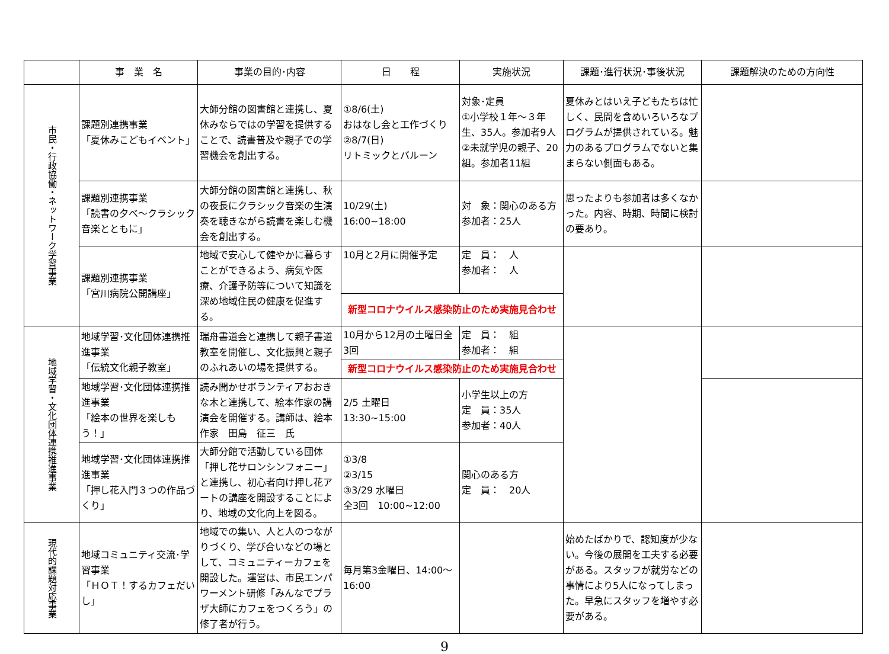| | 事 業 名 | 事業の目的･内容 | 日 程 | 実施状況 | 課題･進行状況･事後状況 | 課題解決のための方向性 |
| --- | --- | --- | --- | --- | --- | --- |
| 市民・行政協働・ネットワーク学習事業 | 課題別連携事業 「夏休みこどもイベント」 | 大師分館の図書館と連携し、夏休みならではの学習を提供することで、読書普及や親子での学習機会を創出する。 | ①8/6(土) おはなし会と工作づくり ②8/7(日) リトミックとバルーン | 対象･定員 ①小学校１年～３年生、35人。参加者9人 ②未就学児の親子、20組。参加者11組 | 夏休みとはいえ子どもたちは忙しく、民間を含めいろいろなプログラムが提供されている。魅力のあるプログラムでないと集まらない側面もある。 | |
| | 課題別連携事業 「読書の夕べ～クラシック音楽とともに」 | 大師分館の図書館と連携し、秋の夜長にクラシック音楽の生演奏を聴きながら読書を楽しむ機会を創出する。 | 10/29(土) 16:00~18:00 | 対 象：関心のある方 参加者：25人 | 思ったよりも参加者は多くなかった。内容、時期、時間に検討の要あり。 | |
| | 課題別連携事業 「宮川病院公開講座」 | 地域で安心して健やかに暮らすことができるよう、病気や医療、介護予防等について知識を深め地域住民の健康を促進する。 | 10月と2月に開催予定 | 定 員： 人 参加者： 人 | | |
| | | | 新型コロナウイルス感染防止のため実施見合わせ | | | |
| 地域学習・文化団体連携推進事業 | 地域学習･文化団体連携推進事業 「伝統文化親子教室」 | 瑞舟書道会と連携して親子書道教室を開催し、文化振興と親子のふれあいの場を提供する。 | 10月から12月の土曜日全3回 | 定 員： 組 参加者： 組 | | |
| | | | 新型コロナウイルス感染防止のため実施見合わせ | | | |
| | 地域学習･文化団体連携推進事業 「絵本の世界を楽しもう！」 | 読み聞かせボランティアおおきな木と連携して、絵本作家の講演会を開催する。講師は、絵本作家 田島 征三 氏 | 2/5 土曜日 13:30~15:00 | 小学生以上の方 定 員：35人 参加者：40人 | | |
| | 地域学習･文化団体連携推進事業 「押し花入門３つの作品づくり」 | 大師分館で活動している団体「押し花サロンシンフォニー」と連携し、初心者向け押し花アートの講座を開設することにより、地域の文化向上を図る。 | ①3/8 ②3/15 ③3/29 水曜日 全3回 10:00~12:00 | 関心のある方 定 員： 20人 | | |
| 現代的課題対応事業 | 地域コミュニティ交流･学習事業 「ＨＯＴ！するカフェだいし」 | 地域での集い、人と人のつながりづくり、学び合いなどの場として、コミュニティーカフェを開設した。運営は、市民エンパワーメント研修「みんなでプラザ大師にカフェをつくろう」の修了者が行う。 | 毎月第3金曜日、14:00～16:00 | | 始めたばかりで、認知度が少ない。今後の展開を工夫する必要がある。スタッフが就労などの事情により5人になってしまった。早急にスタッフを増やす必要がある。 | |
9